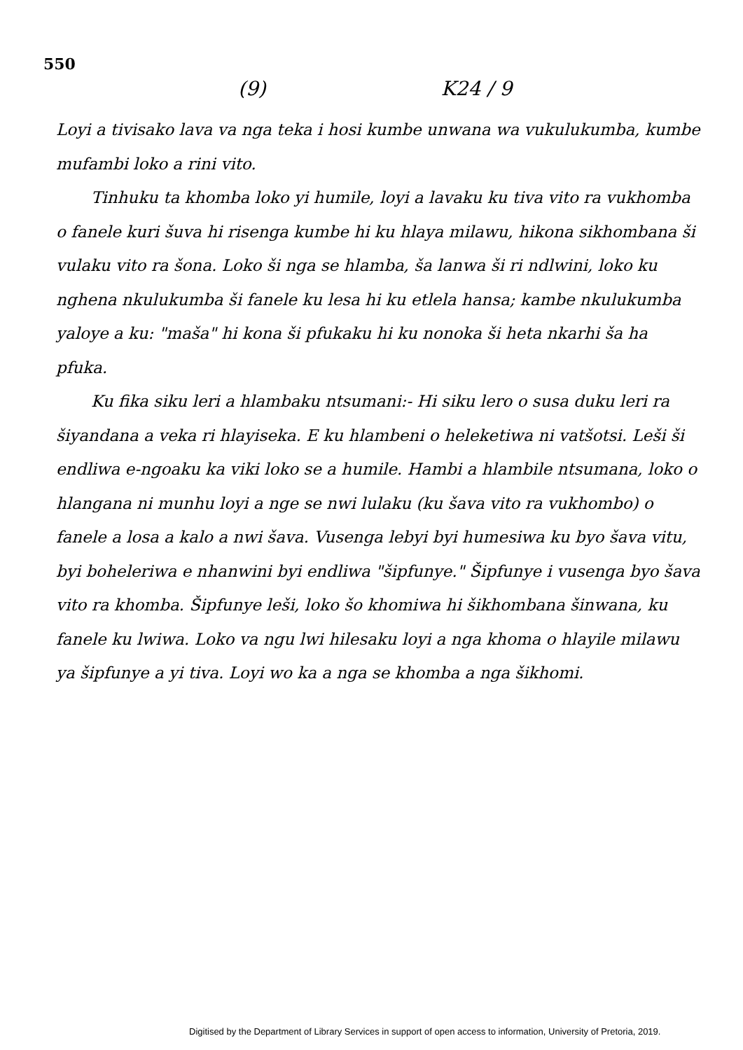550
(9) K24 / 9
Loyi a tivisako lava va nga teka i hosi kumbe unwana wa vukulukumba, kumbe mufambi loko a rini vito.
Tinhuku ta khomba loko yi humile, loyi a lavaku ku tiva vito ra vukhomba o fanele kuri šuva hi risenga kumbe hi ku hlaya milawu, hikona sikhombana ši vulaku vito ra šona. Loko ši nga se hlamba, ša lanwa ši ri ndlwini, loko ku nghena nkulukumba ši fanele ku lesa hi ku etlela hansa; kambe nkulukumba yaloye a ku: "maša" hi kona ši pfukaku hi ku nonoka ši heta nkarhi ša ha pfuka.
Ku fika siku leri a hlambaku ntsumani:- Hi siku lero o susa duku leri ra šiyandana a veka ri hlayiseka. E ku hlambeni o heleketiwa ni vatšotsi. Leši ši endliwa e-ngoaku ka viki loko se a humile. Hambi a hlambile ntsumana, loko o hlangana ni munhu loyi a nge se nwi lulaku (ku šava vito ra vukhombo) o fanele a losa a kalo a nwi šava. Vusenga lebyi byi humesiwa ku byo šava vitu, byi boheleriwa e nhanwini byi endliwa "šipfunye." Šipfunye i vusenga byo šava vito ra khomba. Šipfunye leši, loko šo khomiwa hi šikhombana šinwana, ku fanele ku lwiwa. Loko va ngu lwi hilesaku loyi a nga khoma o hlayile milawu ya šipfunye a yi tiva. Loyi wo ka a nga se khomba a nga šikhomi.
Digitised by the Department of Library Services in support of open access to information, University of Pretoria, 2019.